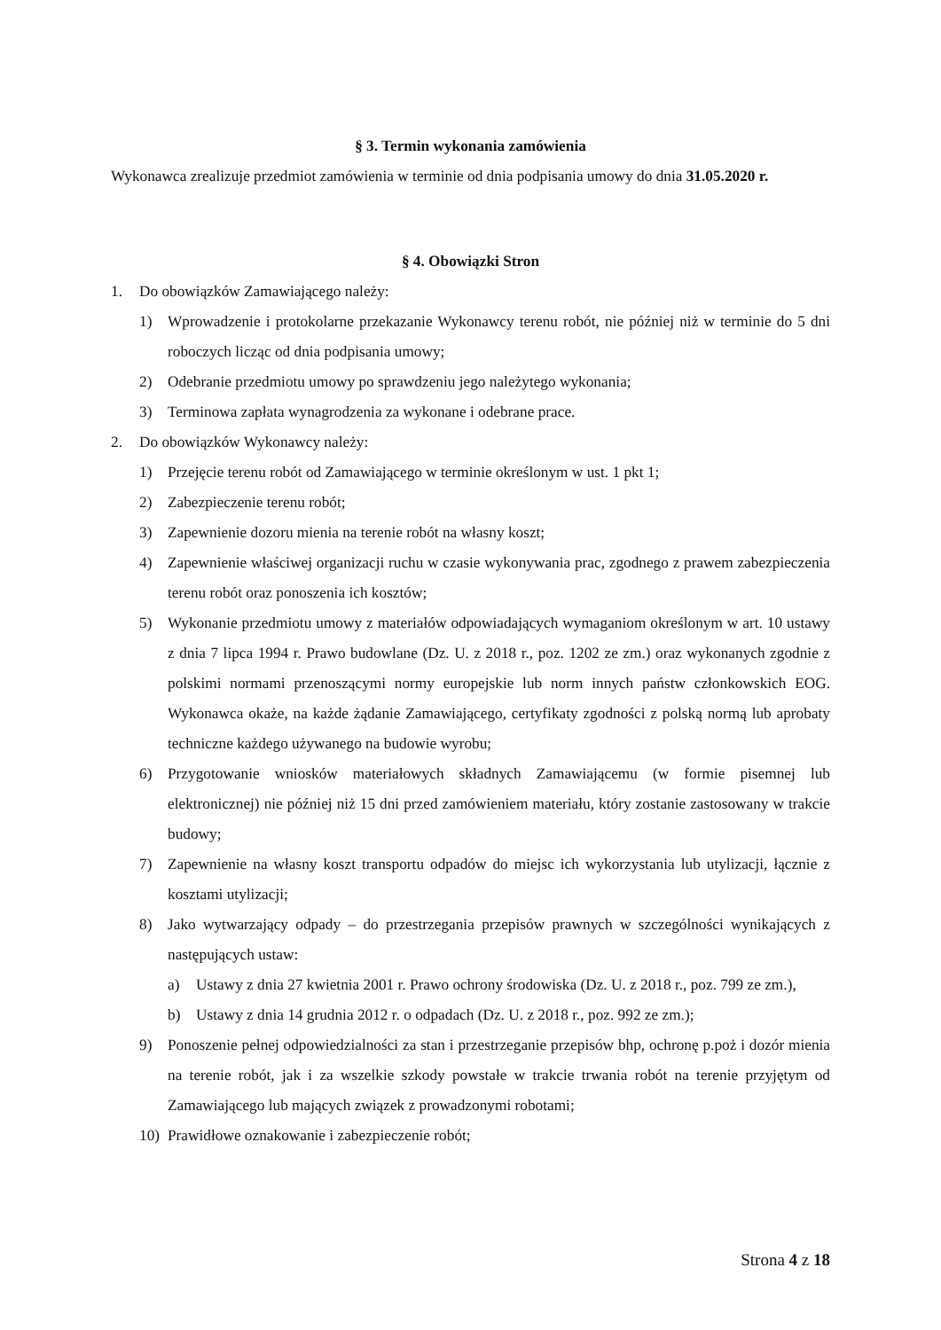§ 3. Termin wykonania zamówienia
Wykonawca zrealizuje przedmiot zamówienia w terminie od dnia podpisania umowy do dnia 31.05.2020 r.
§ 4. Obowiązki Stron
1. Do obowiązków Zamawiającego należy:
1) Wprowadzenie i protokolarne przekazanie Wykonawcy terenu robót, nie później niż w terminie do 5 dni roboczych licząc od dnia podpisania umowy;
2) Odebranie przedmiotu umowy po sprawdzeniu jego należytego wykonania;
3) Terminowa zapłata wynagrodzenia za wykonane i odebrane prace.
2. Do obowiązków Wykonawcy należy:
1) Przejęcie terenu robót od Zamawiającego w terminie określonym w ust. 1 pkt 1;
2) Zabezpieczenie terenu robót;
3) Zapewnienie dozoru mienia na terenie robót na własny koszt;
4) Zapewnienie właściwej organizacji ruchu w czasie wykonywania prac, zgodnego z prawem zabezpieczenia terenu robót oraz ponoszenia ich kosztów;
5) Wykonanie przedmiotu umowy z materiałów odpowiadających wymaganiom określonym w art. 10 ustawy z dnia 7 lipca 1994 r. Prawo budowlane (Dz. U. z 2018 r., poz. 1202 ze zm.) oraz wykonanych zgodnie z polskimi normami przenoszącymi normy europejskie lub norm innych państw członkowskich EOG. Wykonawca okaże, na każde żądanie Zamawiającego, certyfikaty zgodności z polską normą lub aprobaty techniczne każdego używanego na budowie wyrobu;
6) Przygotowanie wniosków materiałowych składnych Zamawiającemu (w formie pisemnej lub elektronicznej) nie później niż 15 dni przed zamówieniem materiału, który zostanie zastosowany w trakcie budowy;
7) Zapewnienie na własny koszt transportu odpadów do miejsc ich wykorzystania lub utylizacji, łącznie z kosztami utylizacji;
8) Jako wytwarzający odpady – do przestrzegania przepisów prawnych w szczególności wynikających z następujących ustaw:
a) Ustawy z dnia 27 kwietnia 2001 r. Prawo ochrony środowiska (Dz. U. z 2018 r., poz. 799 ze zm.),
b) Ustawy z dnia 14 grudnia 2012 r. o odpadach (Dz. U. z 2018 r., poz. 992 ze zm.);
9) Ponoszenie pełnej odpowiedzialności za stan i przestrzeganie przepisów bhp, ochronę p.poż i dozór mienia na terenie robót, jak i za wszelkie szkody powstałe w trakcie trwania robót na terenie przyjętym od Zamawiającego lub mających związek z prowadzonymi robotami;
10) Prawidłowe oznakowanie i zabezpieczenie robót;
Strona 4 z 18